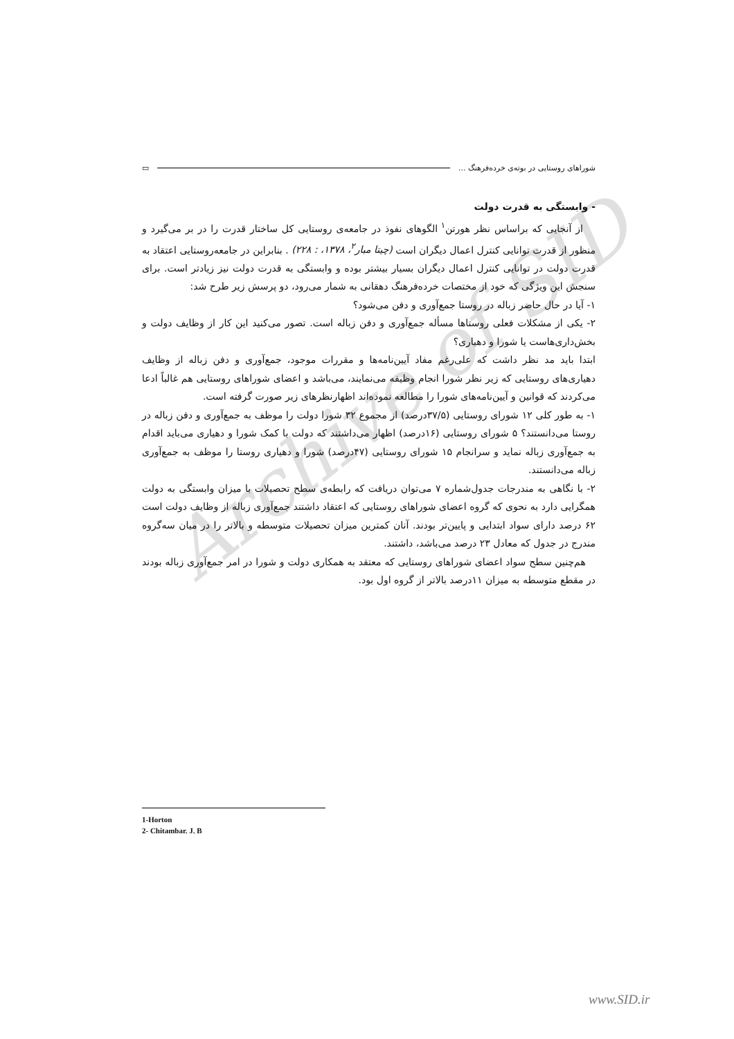Archive of SID
شوراهای روستایی در بوته‌ی خرده‌فرهنگ ... ▭
- وابستگی به قدرت دولت
از آنجایی که براساس نظر هورتن<sup>۱</sup> الگوهای نفوذ در جامعه‌ی روستایی کل ساختار قدرت را در بر می‌گیرد و منظور از قدرت توانایی کنترل اعمال دیگران است (چیتا مبار<sup>۲</sup>، ۱۳۷۸، : ۲۲۸) . بنابراین در جامعه‌روستایی اعتقاد به قدرت دولت در توانایی کنترل اعمال دیگران بسیار بیشتر بوده و وابستگی به قدرت دولت نیز زیادتر است. برای سنجش این ویژگی که خود از مختصات خرده‌فرهنگ دهقانی به شمار می‌رود، دو پرسش زیر طرح شد:
۱- آیا در حال حاضر زباله در روستا جمع‌آوری و دفن می‌شود؟
۲- یکی از مشکلات فعلی روستاها مسأله جمع‌آوری و دفن زباله است. تصور می‌کنید این کار از وظایف دولت و بخش‌داری‌هاست یا شورا و دهیاری؟
ابتدا باید مد نظر داشت که علی‌رغم مفاد آیین‌نامه‌ها و مقررات موجود، جمع‌آوری و دفن زباله از وظایف دهیاری‌های روستایی که زیر نظر شورا انجام وظیفه می‌نمایند، می‌باشد و اعضای شوراهای روستایی هم غالباً ادعا می‌کردند که قوانین و آیین‌نامه‌های شورا را مطالعه نموده‌اند اظهارنظرهای زیر صورت گرفته است.
۱- به طور کلی ۱۲ شورای روستایی (۳۷/۵درصد) از مجموع ۳۲ شورا دولت را موظف به جمع‌آوری و دفن زباله در روستا می‌دانستند؟ ۵ شورای روستایی (۱۶درصد) اظهار می‌داشتند که دولت با کمک شورا و دهیاری می‌باید اقدام به جمع‌آوری زباله نماید و سرانجام ۱۵ شورای روستایی (۴۷درصد) شورا و دهیاری روستا را موظف به جمع‌آوری زباله می‌دانستند.
۲- با نگاهی به مندرجات جدول‌شماره ۷ می‌توان دریافت که رابطه‌ی سطح تحصیلات با میزان وابستگی به دولت همگرایی دارد به نحوی که گروه اعضای شوراهای روستایی که اعتقاد داشتند جمع‌آوری زباله از وظایف دولت است ۶۲ درصد دارای سواد ابتدایی و پایین‌تر بودند. آنان کمترین میزان تحصیلات متوسطه و بالاتر را در میان سه‌گروه مندرج در جدول که معادل ۲۳ درصد می‌باشد، داشتند.
هم‌چنین سطح سواد اعضای شوراهای روستایی که معتقد به همکاری دولت و شورا در امر جمع‌آوری زباله بودند در مقطع متوسطه به میزان ۱۱درصد بالاتر از گروه اول بود.
1-Horton
2- Chitambar. J. B
www.SID.ir